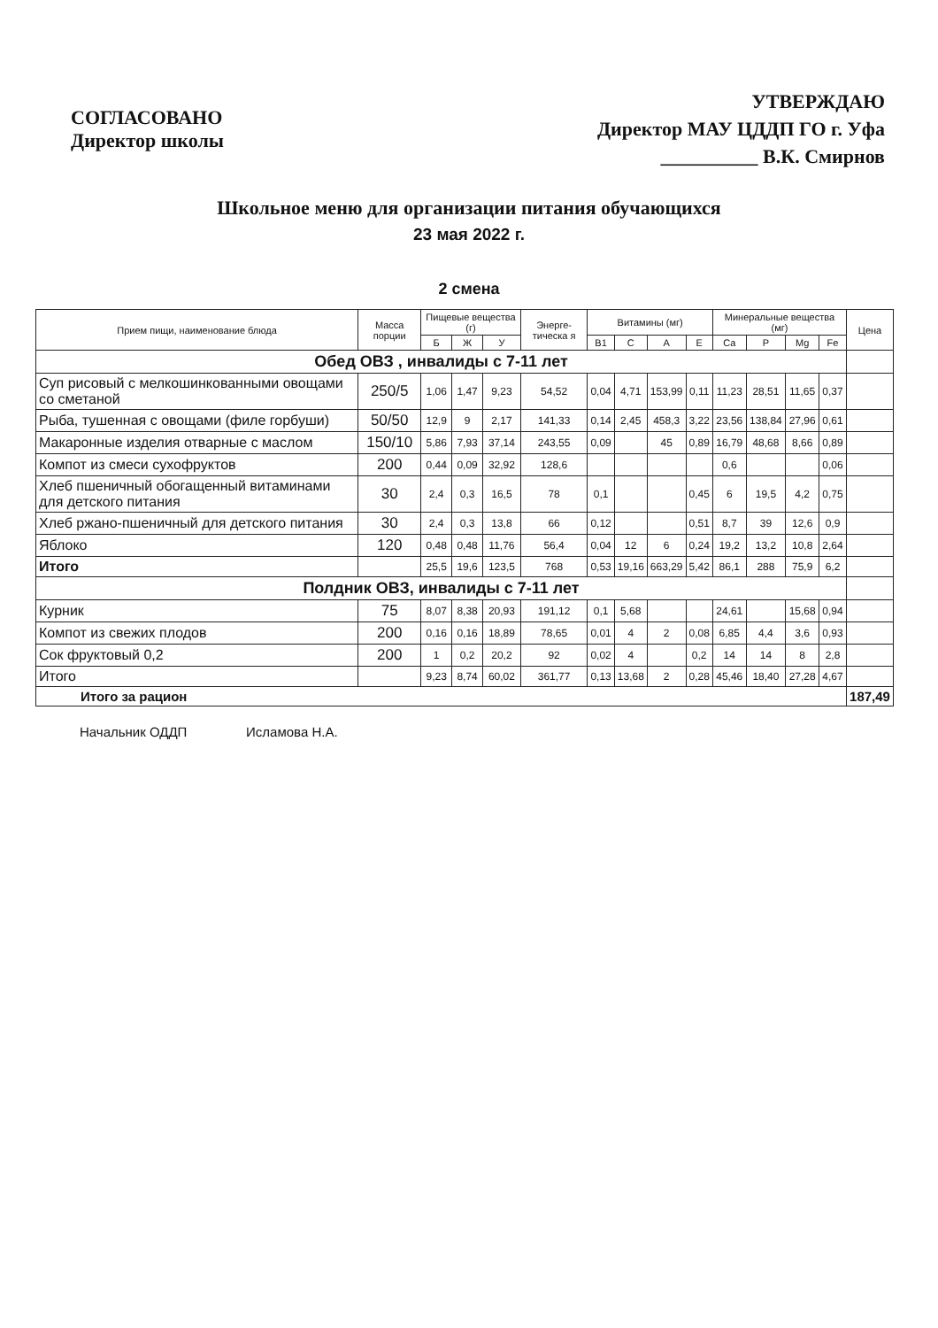СОГЛАСОВАНО
Директор школы
УТВЕРЖДАЮ
Директор МАУ ЦДДП ГО г. Уфа
__________ В.К. Смирнов
Школьное меню для организации питания обучающихся
23 мая 2022 г.
2 смена
| Прием пищи, наименование блюда | Масса порции | Пищевые вещества (г) | | | Энерге-тическа я | Витамины (мг) | | | | Минеральные вещества (мг) | | | | Цена |
| --- | --- | --- | --- | --- | --- | --- | --- | --- | --- | --- | --- | --- | --- | --- |
| | | Б | Ж | У | | В1 | С | А | Е | Ca | P | Mg | Fe | |
| Обед ОВЗ , инвалиды с 7-11 лет | | | | | | | | | | | | | | |
| Суп рисовый с мелкошинкованными овощами со сметаной | 250/5 | 1,06 | 1,47 | 9,23 | 54,52 | 0,04 | 4,71 | 153,99 | 0,11 | 11,23 | 28,51 | 11,65 | 0,37 | |
| Рыба, тушенная с овощами (филе горбуши) | 50/50 | 12,9 | 9 | 2,17 | 141,33 | 0,14 | 2,45 | 458,3 | 3,22 | 23,56 | 138,84 | 27,96 | 0,61 | |
| Макаронные изделия отварные с маслом | 150/10 | 5,86 | 7,93 | 37,14 | 243,55 | 0,09 | | 45 | 0,89 | 16,79 | 48,68 | 8,66 | 0,89 | |
| Компот из смеси сухофруктов | 200 | 0,44 | 0,09 | 32,92 | 128,6 | | | | | 0,6 | | | 0,06 | |
| Хлеб пшеничный обогащенный витаминами для детского питания | 30 | 2,4 | 0,3 | 16,5 | 78 | 0,1 | | | 0,45 | 6 | 19,5 | 4,2 | 0,75 | |
| Хлеб ржано-пшеничный для детского питания | 30 | 2,4 | 0,3 | 13,8 | 66 | 0,12 | | | 0,51 | 8,7 | 39 | 12,6 | 0,9 | |
| Яблоко | 120 | 0,48 | 0,48 | 11,76 | 56,4 | 0,04 | 12 | 6 | 0,24 | 19,2 | 13,2 | 10,8 | 2,64 | |
| Итого | | 25,5 | 19,6 | 123,5 | 768 | 0,53 | 19,16 | 663,29 | 5,42 | 86,1 | 288 | 75,9 | 6,2 | |
| Полдник ОВЗ, инвалиды с 7-11 лет | | | | | | | | | | | | | | |
| Курник | 75 | 8,07 | 8,38 | 20,93 | 191,12 | 0,1 | 5,68 | | | 24,61 | | 15,68 | 0,94 | |
| Компот из свежих плодов | 200 | 0,16 | 0,16 | 18,89 | 78,65 | 0,01 | 4 | 2 | 0,08 | 6,85 | 4,4 | 3,6 | 0,93 | |
| Сок фруктовый 0,2 | 200 | 1 | 0,2 | 20,2 | 92 | 0,02 | 4 | | 0,2 | 14 | 14 | 8 | 2,8 | |
| Итого | | 9,23 | 8,74 | 60,02 | 361,77 | 0,13 | 13,68 | 2 | 0,28 | 45,46 | 18,40 | 27,28 | 4,67 | |
| Итого за рацион | | | | | | | | | | | | | | 187,49 |
Начальник ОДДП Исламова Н.А.